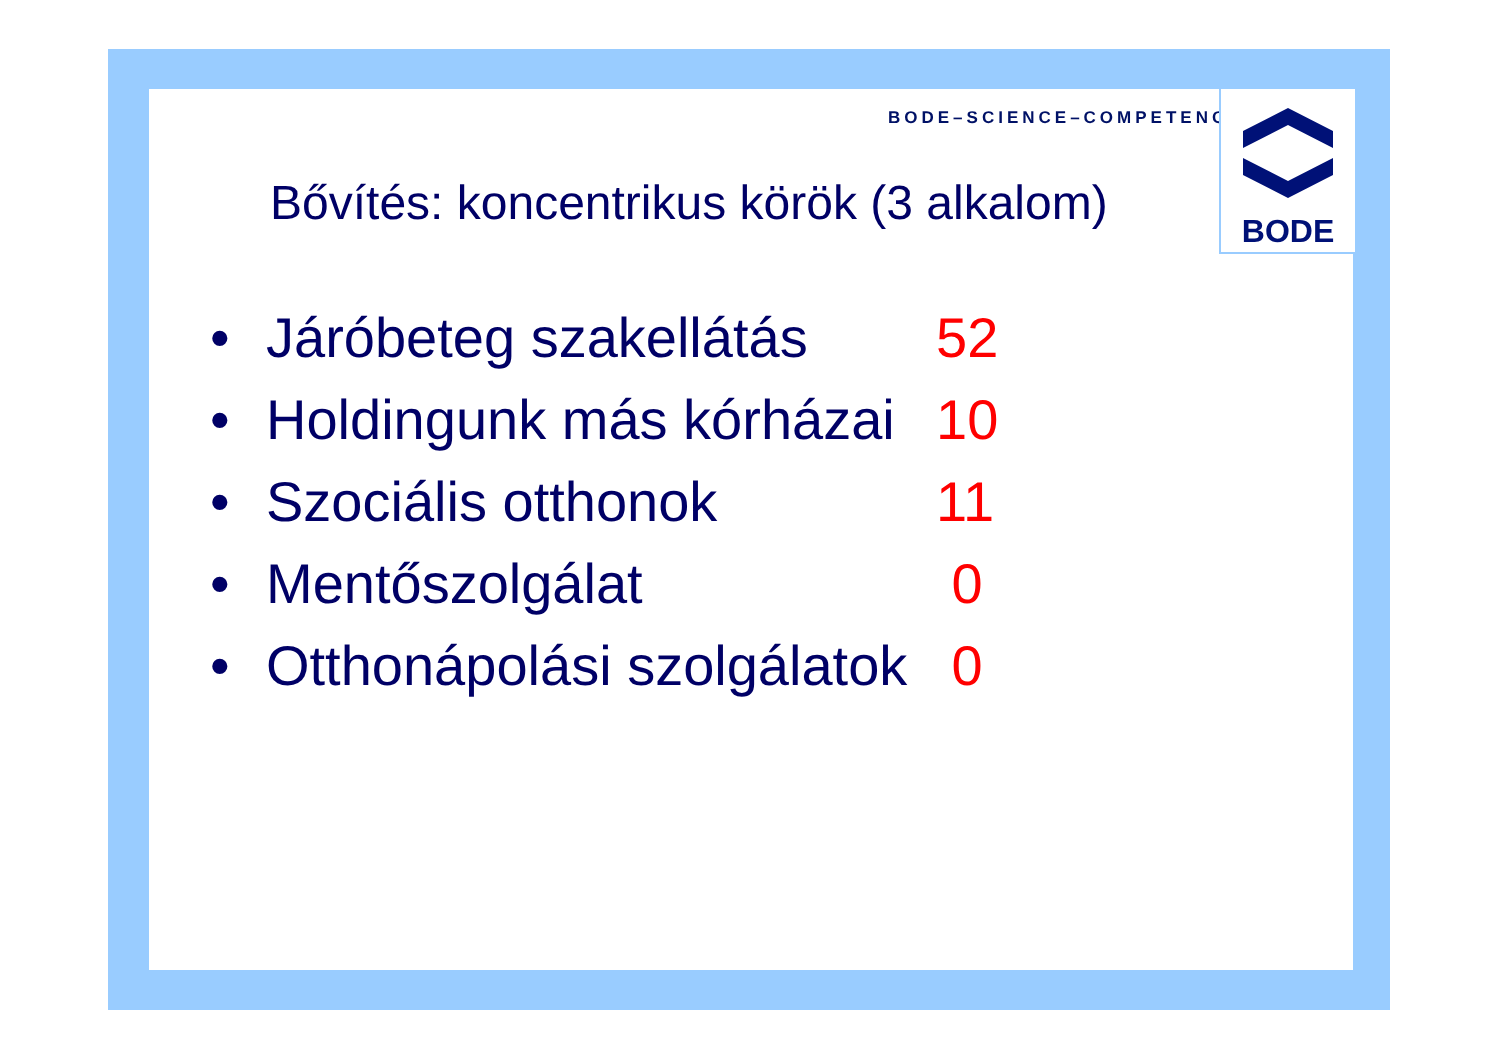BODE–SCIENCE–COMPETENCE
Bővítés: koncentrikus körök (3 alkalom)
• Járóbeteg szakellátás 52
• Holdingunk más kórházai 10
• Szociális otthonok 11
• Mentőszolgálat 0
• Otthonápolási szolgálatok 0
BODE